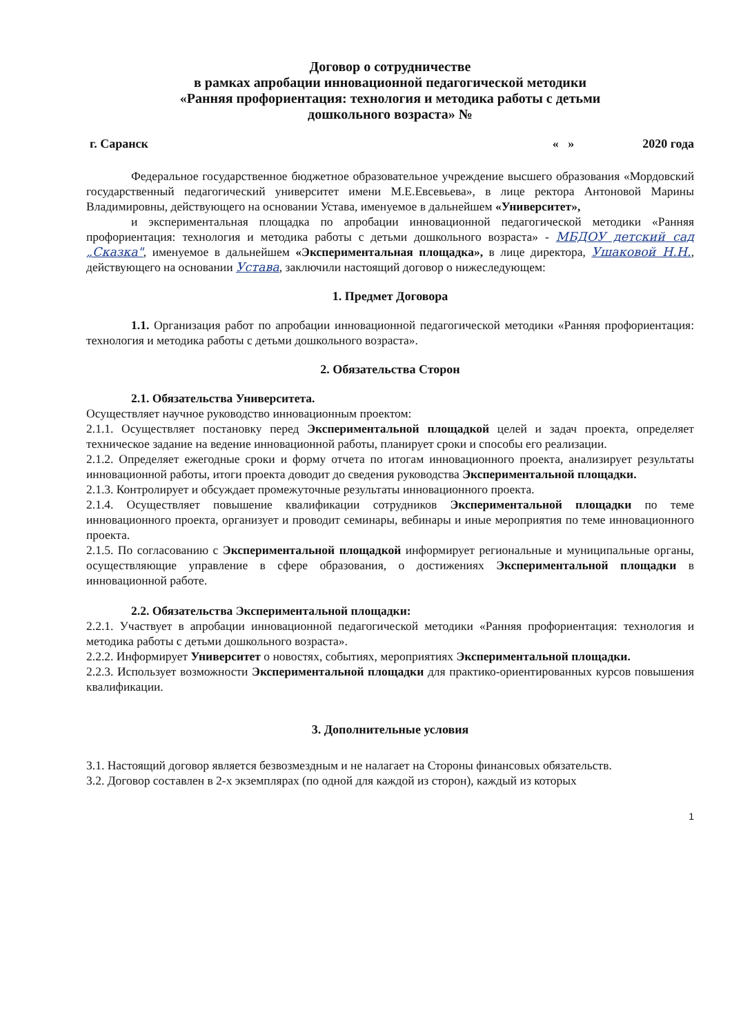Договор о сотрудничестве
в рамках апробации инновационной педагогической методики
«Ранняя профориентация: технология и методика работы с детьми
дошкольного возраста» №
г. Саранск « » 2020 года
Федеральное государственное бюджетное образовательное учреждение высшего образования «Мордовский государственный педагогический университет имени М.Е.Евсевьева», в лице ректора Антоновой Марины Владимировны, действующего на основании Устава, именуемое в дальнейшем «Университет»,
и экспериментальная площадка по апробации инновационной педагогической методики «Ранняя профориентация: технология и методика работы с детьми дошкольного возраста» - МБДОУ детский сад „Сказка", именуемое в дальнейшем «Экспериментальная площадка», в лице директора, Ушаковой Н.Н., действующего на основании Устава, заключили настоящий договор о нижеследующем:
1. Предмет Договора
1.1. Организация работ по апробации инновационной педагогической методики «Ранняя профориентация: технология и методика работы с детьми дошкольного возраста».
2. Обязательства Сторон
2.1. Обязательства Университета.
Осуществляет научное руководство инновационным проектом:
2.1.1. Осуществляет постановку перед Экспериментальной площадкой целей и задач проекта, определяет техническое задание на ведение инновационной работы, планирует сроки и способы его реализации.
2.1.2. Определяет ежегодные сроки и форму отчета по итогам инновационного проекта, анализирует результаты инновационной работы, итоги проекта доводит до сведения руководства Экспериментальной площадки.
2.1.3. Контролирует и обсуждает промежуточные результаты инновационного проекта.
2.1.4. Осуществляет повышение квалификации сотрудников Экспериментальной площадки по теме инновационного проекта, организует и проводит семинары, вебинары и иные мероприятия по теме инновационного проекта.
2.1.5. По согласованию с Экспериментальной площадкой информирует региональные и муниципальные органы, осуществляющие управление в сфере образования, о достижениях Экспериментальной площадки в инновационной работе.
2.2. Обязательства Экспериментальной площадки:
2.2.1. Участвует в апробации инновационной педагогической методики «Ранняя профориентация: технология и методика работы с детьми дошкольного возраста».
2.2.2. Информирует Университет о новостях, событиях, мероприятиях Экспериментальной площадки.
2.2.3. Использует возможности Экспериментальной площадки для практико-ориентированных курсов повышения квалификации.
3. Дополнительные условия
3.1. Настоящий договор является безвозмездным и не налагает на Стороны финансовых обязательств.
3.2. Договор составлен в 2-х экземплярах (по одной для каждой из сторон), каждый из которых
1